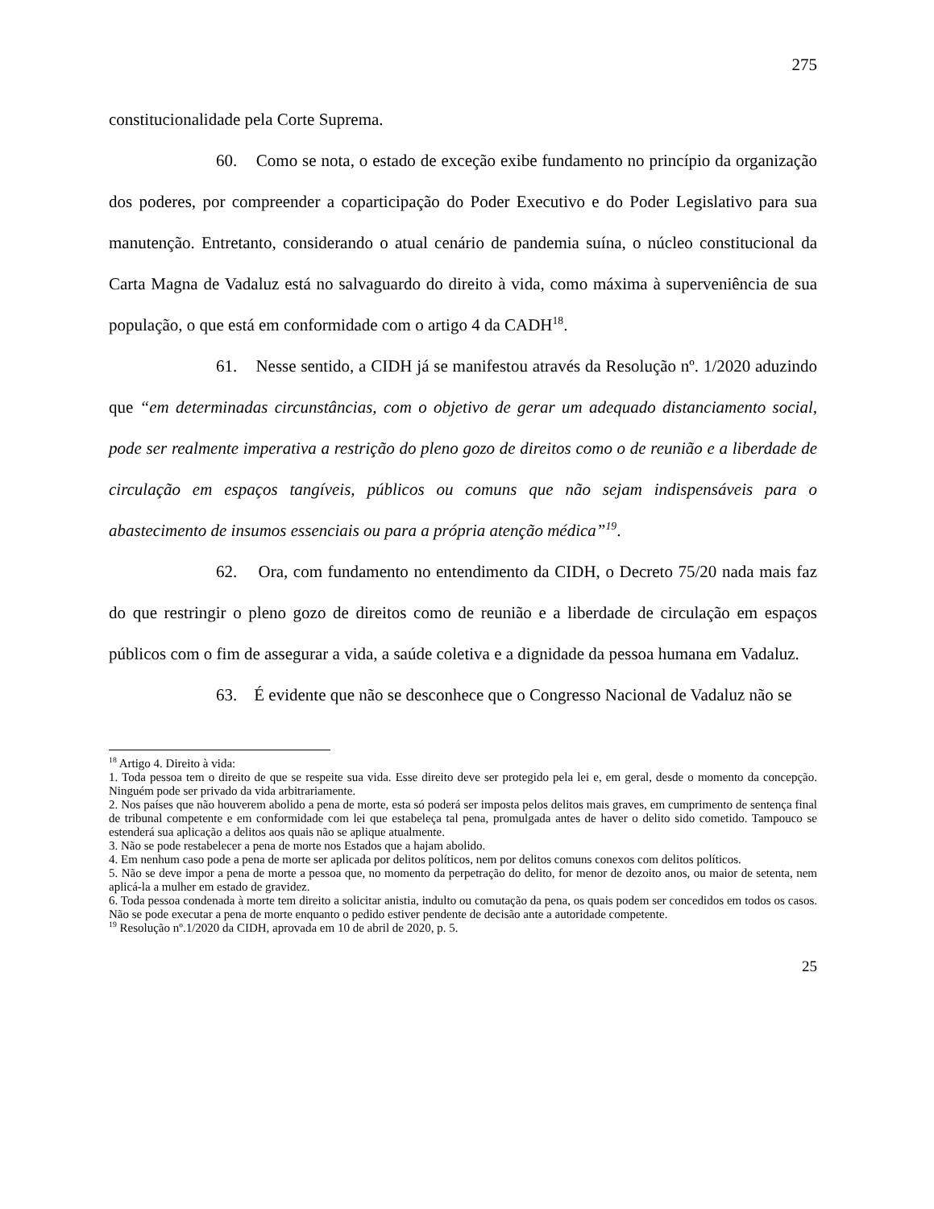275
constitucionalidade pela Corte Suprema.
60. Como se nota, o estado de exceção exibe fundamento no princípio da organização dos poderes, por compreender a coparticipação do Poder Executivo e do Poder Legislativo para sua manutenção. Entretanto, considerando o atual cenário de pandemia suína, o núcleo constitucional da Carta Magna de Vadaluz está no salvaguardo do direito à vida, como máxima à superveniência de sua população, o que está em conformidade com o artigo 4 da CADH<sup>18</sup>.
61. Nesse sentido, a CIDH já se manifestou através da Resolução nº. 1/2020 aduzindo que “em determinadas circunstâncias, com o objetivo de gerar um adequado distanciamento social, pode ser realmente imperativa a restrição do pleno gozo de direitos como o de reunião e a liberdade de circulação em espaços tangíveis, públicos ou comuns que não sejam indispensáveis para o abastecimento de insumos essenciais ou para a própria atenção médica”<sup>19</sup>.
62. Ora, com fundamento no entendimento da CIDH, o Decreto 75/20 nada mais faz do que restringir o pleno gozo de direitos como de reunião e a liberdade de circulação em espaços públicos com o fim de assegurar a vida, a saúde coletiva e a dignidade da pessoa humana em Vadaluz.
63. É evidente que não se desconhece que o Congresso Nacional de Vadaluz não se
<sup>18</sup> Artigo 4. Direito à vida:
1. Toda pessoa tem o direito de que se respeite sua vida. Esse direito deve ser protegido pela lei e, em geral, desde o momento da concepção. Ninguém pode ser privado da vida arbitrariamente.
2. Nos países que não houverem abolido a pena de morte, esta só poderá ser imposta pelos delitos mais graves, em cumprimento de sentença final de tribunal competente e em conformidade com lei que estabeleça tal pena, promulgada antes de haver o delito sido cometido. Tampouco se estenderá sua aplicação a delitos aos quais não se aplique atualmente.
3. Não se pode restabelecer a pena de morte nos Estados que a hajam abolido.
4. Em nenhum caso pode a pena de morte ser aplicada por delitos políticos, nem por delitos comuns conexos com delitos políticos.
5. Não se deve impor a pena de morte a pessoa que, no momento da perpetração do delito, for menor de dezoito anos, ou maior de setenta, nem aplicá-la a mulher em estado de gravidez.
6. Toda pessoa condenada à morte tem direito a solicitar anistia, indulto ou comutação da pena, os quais podem ser concedidos em todos os casos. Não se pode executar a pena de morte enquanto o pedido estiver pendente de decisão ante a autoridade competente.
<sup>19</sup> Resolução nº.1/2020 da CIDH, aprovada em 10 de abril de 2020, p. 5.
25